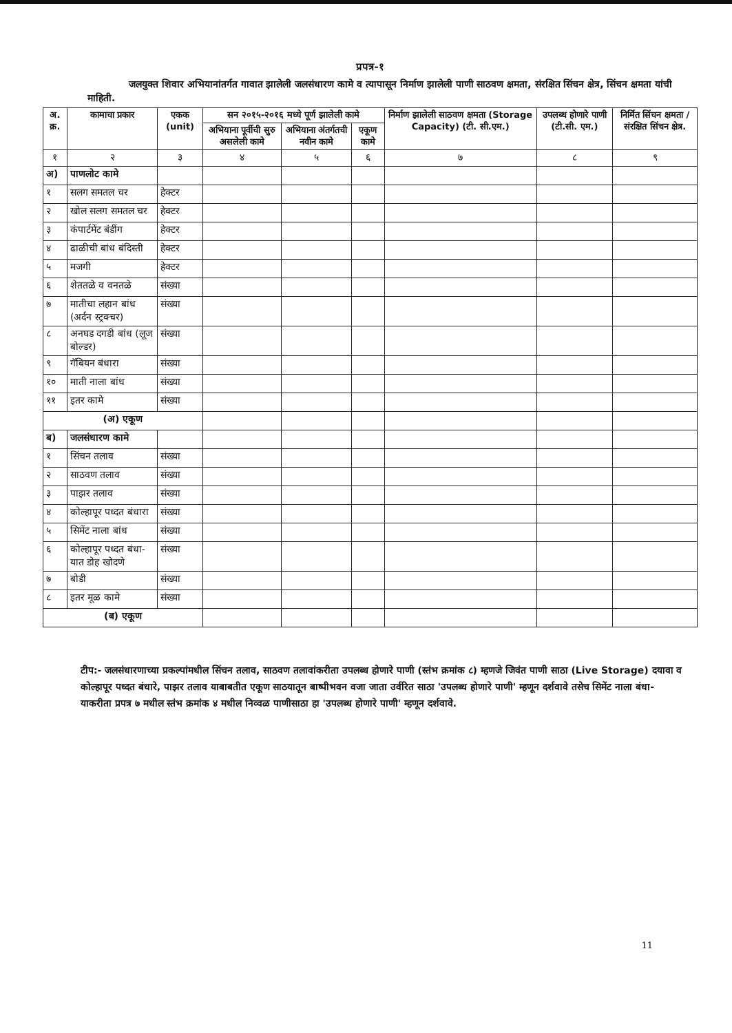प्रपत्र-१
जलयुक्त शिवार अभियानांतर्गत गावात झालेली जलसंधारण कामे व त्यापासून निर्माण झालेली पाणी साठवण क्षमता, संरक्षित सिंचन क्षेत्र, सिंचन क्षमता यांची माहिती.
| अ. क्र. | कामाचा प्रकार | एकक (unit) | सन २०१५-२०१६ मध्ये पूर्ण झालेली कामे | | | निर्माण झालेली साठवण क्षमता (Storage Capacity) (टी. सी.एम.) | उपलब्ध होणारे पाणी (टी.सी. एम.) | निर्मित सिंचन क्षमता / संरक्षित सिंचन क्षेत्र. |
| --- | --- | --- | --- | --- | --- | --- | --- | --- |
| | | | अभियाना पूर्वीची सुरु असलेली कामे | अभियाना अंतर्गतची नवीन कामे | एकूण कामे | | | |
| १ | २ | ३ | ४ | ५ | ६ | ७ | ८ | ९ |
| अ) | पाणलोट कामे | | | | | | | |
| १ | सलग समतल चर | हेक्टर | | | | | | |
| २ | खोल सलग समतल चर | हेक्टर | | | | | | |
| ३ | कंपार्टमेंट बंडींग | हेक्टर | | | | | | |
| ४ | ढाळीची बांध बंदिस्ती | हेक्टर | | | | | | |
| ५ | मजगी | हेक्टर | | | | | | |
| ६ | शेततळे व वनतळे | संख्या | | | | | | |
| ७ | मातीचा लहान बांध (अर्दन स्ट्रक्चर) | संख्या | | | | | | |
| ८ | अनघड दगडी बांध (लूज बोल्डर) | संख्या | | | | | | |
| ९ | गॅबियन बंधारा | संख्या | | | | | | |
| १० | माती नाला बांध | संख्या | | | | | | |
| ११ | इतर कामे | संख्या | | | | | | |
| (अ) एकूण | | | | | | | | |
| ब) | जलसंधारण कामे | | | | | | | |
| १ | सिंचन तलाव | संख्या | | | | | | |
| २ | साठवण तलाव | संख्या | | | | | | |
| ३ | पाझर तलाव | संख्या | | | | | | |
| ४ | कोल्हापूर पध्दत बंधारा | संख्या | | | | | | |
| ५ | सिमेंट नाला बांध | संख्या | | | | | | |
| ६ | कोल्हापूर पध्दत बंधा-यात डोह खोदणे | संख्या | | | | | | |
| ७ | बोडी | संख्या | | | | | | |
| ८ | इतर मूळ कामे | संख्या | | | | | | |
| (ब) एकूण | | | | | | | | |
टीप:- जलसंधारणाच्या प्रकल्पांमधील सिंचन तलाव, साठवण तलावांकरीता उपलब्ध होणारे पाणी (स्तंभ क्रमांक ८) म्हणजे जिवंत पाणी साठा (Live Storage) दयावा व कोल्हापूर पध्दत बंधारे, पाझर तलाव याबाबतीत एकूण साठयातून बाष्पीभवन वजा जाता उर्वरित साठा 'उपलब्ध होणारे पाणी' म्हणून दर्शवावे तसेच सिमेंट नाला बंधा-याकरीता प्रपत्र ७ मधील स्तंभ क्रमांक ४ मधील निव्वळ पाणीसाठा हा 'उपलब्ध होणारे पाणी' म्हणून दर्शवावे.
11